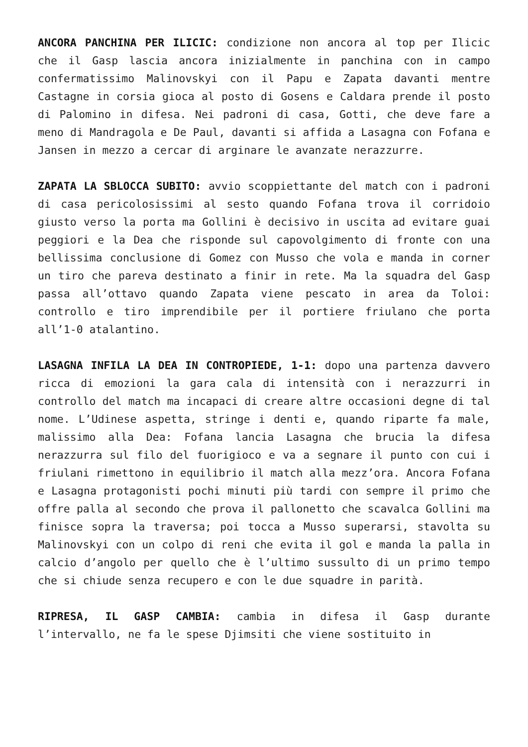ANCORA PANCHINA PER ILICIC: condizione non ancora al top per Ilicic che il Gasp lascia ancora inizialmente in panchina con in campo confermatissimo Malinovskyi con il Papu e Zapata davanti mentre Castagne in corsia gioca al posto di Gosens e Caldara prende il posto di Palomino in difesa. Nei padroni di casa, Gotti, che deve fare a meno di Mandragola e De Paul, davanti si affida a Lasagna con Fofana e Jansen in mezzo a cercar di arginare le avanzate nerazzurre.
ZAPATA LA SBLOCCA SUBITO: avvio scoppiettante del match con i padroni di casa pericolosissimi al sesto quando Fofana trova il corridoio giusto verso la porta ma Gollini è decisivo in uscita ad evitare guai peggiori e la Dea che risponde sul capovolgimento di fronte con una bellissima conclusione di Gomez con Musso che vola e manda in corner un tiro che pareva destinato a finir in rete. Ma la squadra del Gasp passa all’ottavo quando Zapata viene pescato in area da Toloi: controllo e tiro imprendibile per il portiere friulano che porta all’1-0 atalantino.
LASAGNA INFILA LA DEA IN CONTROPIEDE, 1-1: dopo una partenza davvero ricca di emozioni la gara cala di intensità con i nerazzurri in controllo del match ma incapaci di creare altre occasioni degne di tal nome. L’Udinese aspetta, stringe i denti e, quando riparte fa male, malissimo alla Dea: Fofana lancia Lasagna che brucia la difesa nerazzurra sul filo del fuorigioco e va a segnare il punto con cui i friulani rimettono in equilibrio il match alla mezz’ora. Ancora Fofana e Lasagna protagonisti pochi minuti più tardi con sempre il primo che offre palla al secondo che prova il pallonetto che scavalca Gollini ma finisce sopra la traversa; poi tocca a Musso superarsi, stavolta su Malinovskyi con un colpo di reni che evita il gol e manda la palla in calcio d’angolo per quello che è l’ultimo sussulto di un primo tempo che si chiude senza recupero e con le due squadre in parità.
RIPRESA, IL GASP CAMBIA: cambia in difesa il Gasp durante l’intervallo, ne fa le spese Djimsiti che viene sostituito in